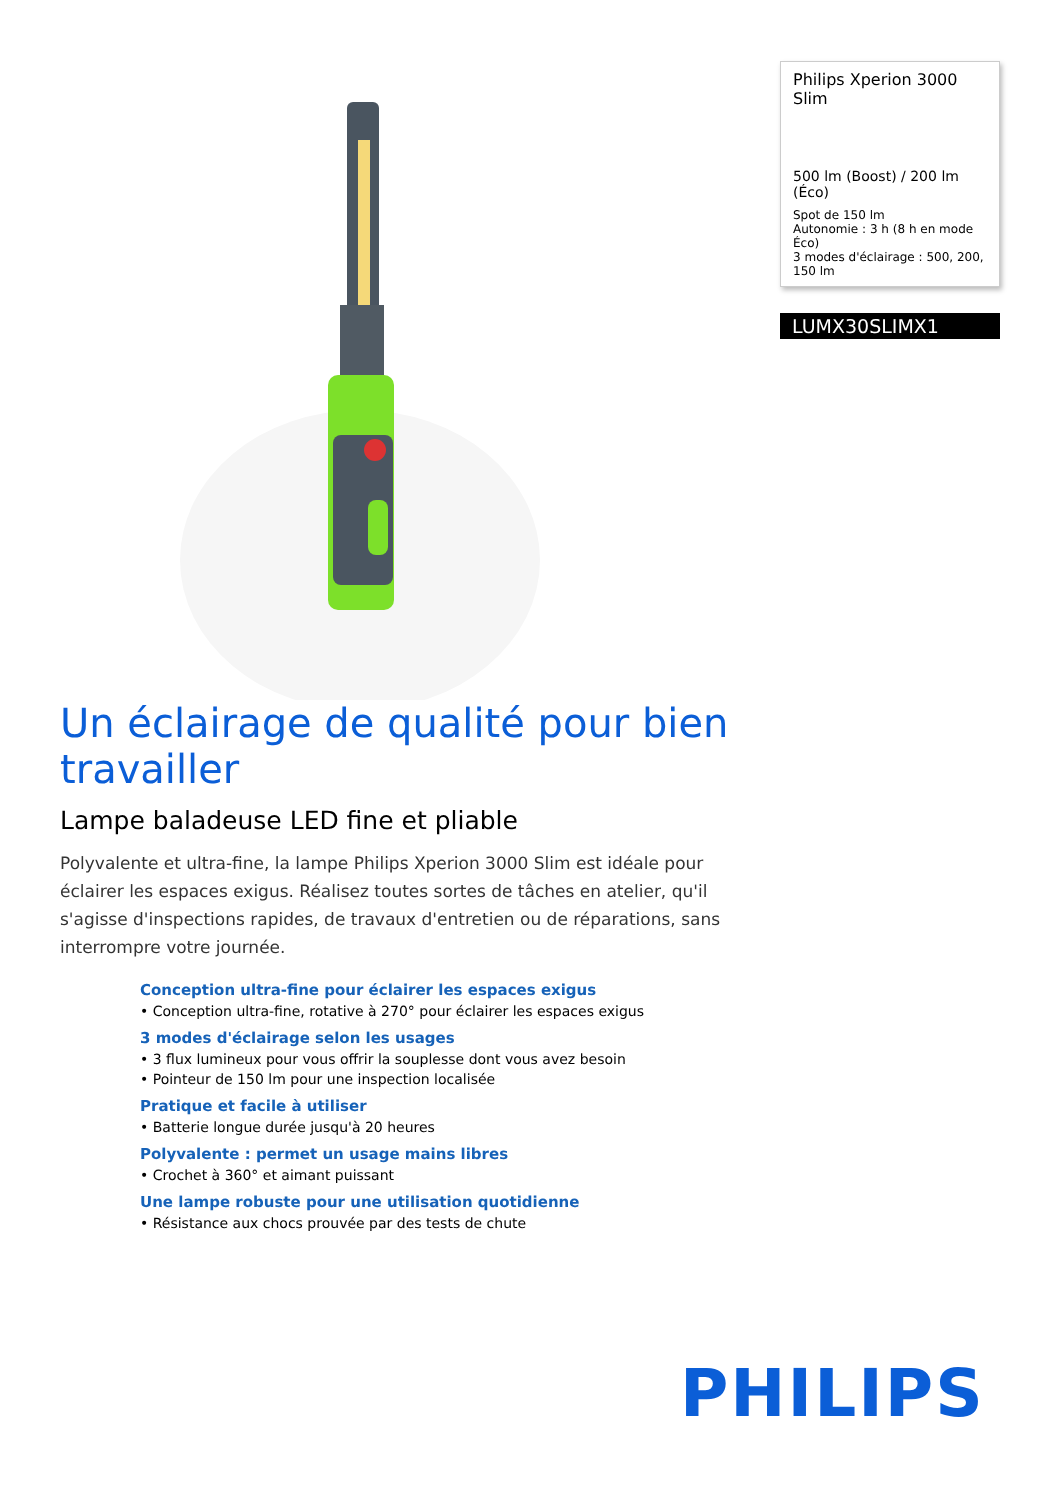Philips Xperion 3000 Slim
500 lm (Boost) / 200 lm (Éco)
Spot de 150 lm
Autonomie : 3 h (8 h en mode Éco)
3 modes d'éclairage : 500, 200, 150 lm
LUMX30SLIMX1
Un éclairage de qualité pour bien travailler
Lampe baladeuse LED fine et pliable
Polyvalente et ultra-fine, la lampe Philips Xperion 3000 Slim est idéale pour éclairer les espaces exigus. Réalisez toutes sortes de tâches en atelier, qu'il s'agisse d'inspections rapides, de travaux d'entretien ou de réparations, sans interrompre votre journée.
Conception ultra-fine pour éclairer les espaces exigus
• Conception ultra-fine, rotative à 270° pour éclairer les espaces exigus
3 modes d'éclairage selon les usages
• 3 flux lumineux pour vous offrir la souplesse dont vous avez besoin
• Pointeur de 150 lm pour une inspection localisée
Pratique et facile à utiliser
• Batterie longue durée jusqu'à 20 heures
Polyvalente : permet un usage mains libres
• Crochet à 360° et aimant puissant
Une lampe robuste pour une utilisation quotidienne
• Résistance aux chocs prouvée par des tests de chute
PHILIPS